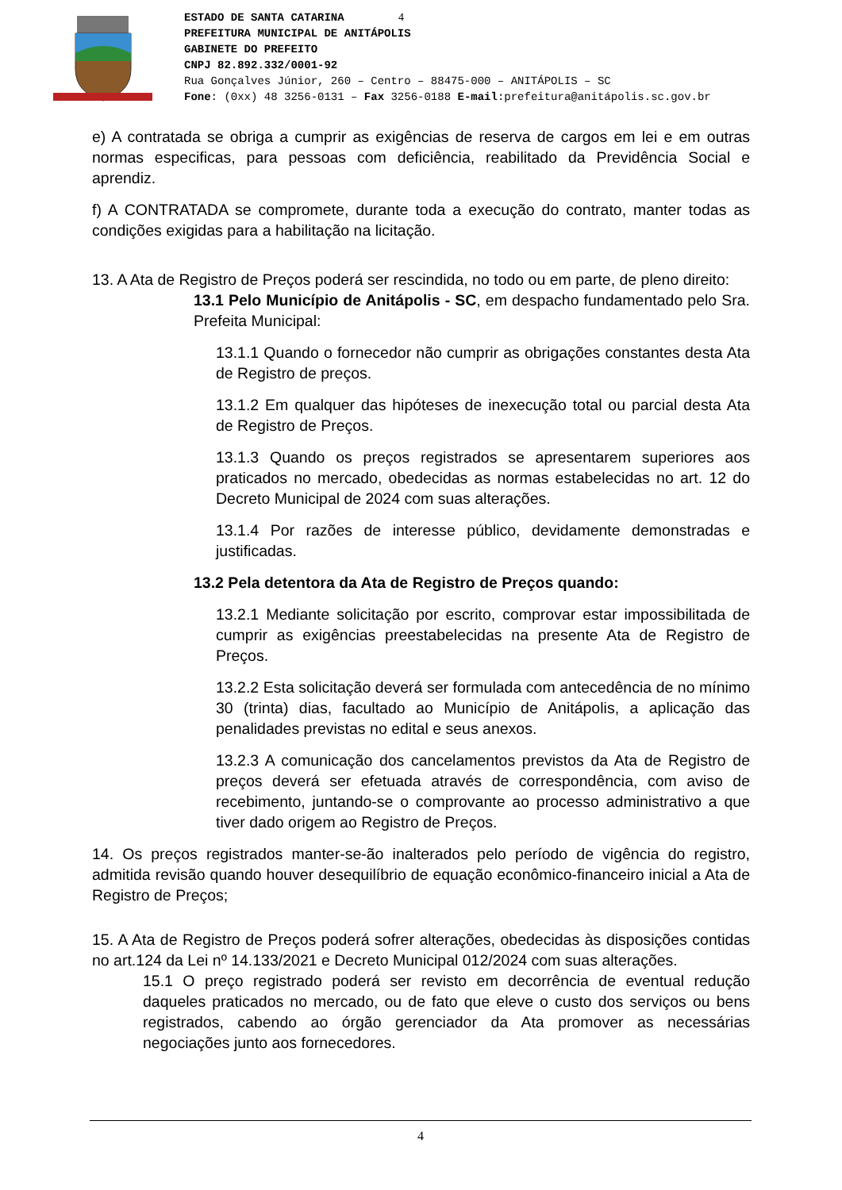ESTADO DE SANTA CATARINA 4
PREFEITURA MUNICIPAL DE ANITÁPOLIS
GABINETE DO PREFEITO
CNPJ 82.892.332/0001-92
Rua Gonçalves Júnior, 260 – Centro – 88475-000 – ANITÁPOLIS – SC
Fone: (0xx) 48 3256-0131 – Fax 3256-0188 E-mail:prefeitura@anitápolis.sc.gov.br
e) A contratada se obriga a cumprir as exigências de reserva de cargos em lei e em outras normas especificas, para pessoas com deficiência, reabilitado da Previdência Social e aprendiz.
f) A CONTRATADA se compromete, durante toda a execução do contrato, manter todas as condições exigidas para a habilitação na licitação.
13. A Ata de Registro de Preços poderá ser rescindida, no todo ou em parte, de pleno direito:
13.1 Pelo Município de Anitápolis - SC, em despacho fundamentado pelo Sra. Prefeita Municipal:
13.1.1 Quando o fornecedor não cumprir as obrigações constantes desta Ata de Registro de preços.
13.1.2 Em qualquer das hipóteses de inexecução total ou parcial desta Ata de Registro de Preços.
13.1.3 Quando os preços registrados se apresentarem superiores aos praticados no mercado, obedecidas as normas estabelecidas no art. 12 do Decreto Municipal de 2024 com suas alterações.
13.1.4 Por razões de interesse público, devidamente demonstradas e justificadas.
13.2 Pela detentora da Ata de Registro de Preços quando:
13.2.1 Mediante solicitação por escrito, comprovar estar impossibilitada de cumprir as exigências preestabelecidas na presente Ata de Registro de Preços.
13.2.2 Esta solicitação deverá ser formulada com antecedência de no mínimo 30 (trinta) dias, facultado ao Município de Anitápolis, a aplicação das penalidades previstas no edital e seus anexos.
13.2.3 A comunicação dos cancelamentos previstos da Ata de Registro de preços deverá ser efetuada através de correspondência, com aviso de recebimento, juntando-se o comprovante ao processo administrativo a que tiver dado origem ao Registro de Preços.
14. Os preços registrados manter-se-ão inalterados pelo período de vigência do registro, admitida revisão quando houver desequilíbrio de equação econômico-financeiro inicial a Ata de Registro de Preços;
15. A Ata de Registro de Preços poderá sofrer alterações, obedecidas às disposições contidas no art.124 da Lei nº 14.133/2021 e Decreto Municipal 012/2024 com suas alterações.
15.1 O preço registrado poderá ser revisto em decorrência de eventual redução daqueles praticados no mercado, ou de fato que eleve o custo dos serviços ou bens registrados, cabendo ao órgão gerenciador da Ata promover as necessárias negociações junto aos fornecedores.
4